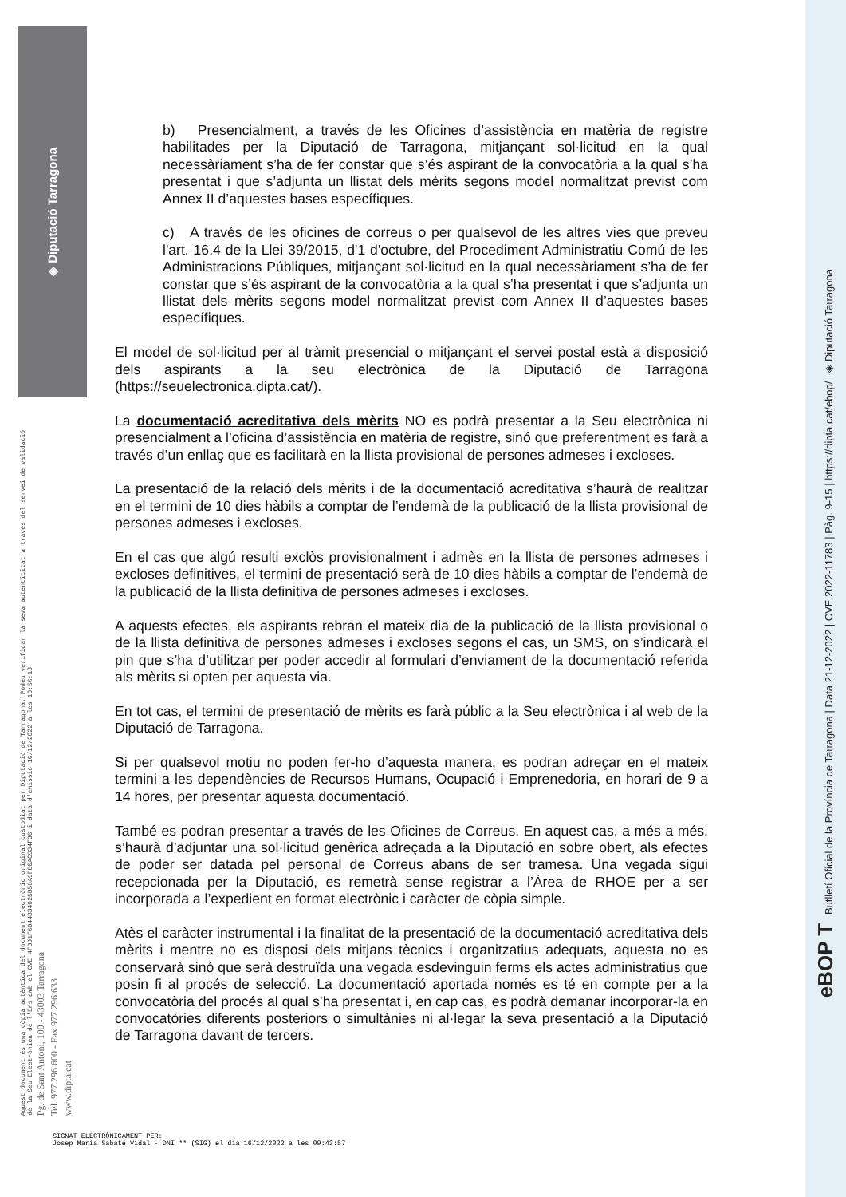◈ Diputació Tarragona
Aquest document és una còpia autèntica del document electrònic original custodiat per Diputació de Tarragona. Podeu verificar la seva autenticitat a través del servei de validació de la Seu Electrònica de l'Ens amb el CVE 4FBD1F6B44B34025B50A9F86AC934F36 i data d'emissió 16/12/2022 a les 10:56:18
Pg. de Sant Antoni, 100 - 43003 Tarragona
Tel. 977 296 600 - Fax 977 296 633
www.dipta.cat
b) Presencialment, a través de les Oficines d’assistència en matèria de registre habilitades per la Diputació de Tarragona, mitjançant sol·licitud en la qual necessàriament s’ha de fer constar que s’és aspirant de la convocatòria a la qual s’ha presentat i que s’adjunta un llistat dels mèrits segons model normalitzat previst com Annex II d’aquestes bases específiques.
c) A través de les oficines de correus o per qualsevol de les altres vies que preveu l'art. 16.4 de la Llei 39/2015, d'1 d'octubre, del Procediment Administratiu Comú de les Administracions Públiques, mitjançant sol·licitud en la qual necessàriament s’ha de fer constar que s’és aspirant de la convocatòria a la qual s’ha presentat i que s’adjunta un llistat dels mèrits segons model normalitzat previst com Annex II d’aquestes bases específiques.
El model de sol·licitud per al tràmit presencial o mitjançant el servei postal està a disposició dels aspirants a la seu electrònica de la Diputació de Tarragona (https://seuelectronica.dipta.cat/).
La documentació acreditativa dels mèrits NO es podrà presentar a la Seu electrònica ni presencialment a l’oficina d’assistència en matèria de registre, sinó que preferentment es farà a través d’un enllaç que es facilitarà en la llista provisional de persones admeses i excloses.
La presentació de la relació dels mèrits i de la documentació acreditativa s’haurà de realitzar en el termini de 10 dies hàbils a comptar de l’endemà de la publicació de la llista provisional de persones admeses i excloses.
En el cas que algú resulti exclòs provisionalment i admès en la llista de persones admeses i excloses definitives, el termini de presentació serà de 10 dies hàbils a comptar de l’endemà de la publicació de la llista definitiva de persones admeses i excloses.
A aquests efectes, els aspirants rebran el mateix dia de la publicació de la llista provisional o de la llista definitiva de persones admeses i excloses segons el cas, un SMS, on s’indicarà el pin que s’ha d’utilitzar per poder accedir al formulari d’enviament de la documentació referida als mèrits si opten per aquesta via.
En tot cas, el termini de presentació de mèrits es farà públic a la Seu electrònica i al web de la Diputació de Tarragona.
Si per qualsevol motiu no poden fer-ho d’aquesta manera, es podran adreçar en el mateix termini a les dependències de Recursos Humans, Ocupació i Emprenedoria, en horari de 9 a 14 hores, per presentar aquesta documentació.
També es podran presentar a través de les Oficines de Correus. En aquest cas, a més a més, s’haurà d’adjuntar una sol·licitud genèrica adreçada a la Diputació en sobre obert, als efectes de poder ser datada pel personal de Correus abans de ser tramesa. Una vegada sigui recepcionada per la Diputació, es remetrà sense registrar a l’Àrea de RHOE per a ser incorporada a l’expedient en format electrònic i caràcter de còpia simple.
Atès el caràcter instrumental i la finalitat de la presentació de la documentació acreditativa dels mèrits i mentre no es disposi dels mitjans tècnics i organitzatius adequats, aquesta no es conservarà sinó que serà destruïda una vegada esdevinguin ferms els actes administratius que posin fi al procés de selecció. La documentació aportada només es té en compte per a la convocatòria del procés al qual s’ha presentat i, en cap cas, es podrà demanar incorporar-la en convocatòries diferents posteriors o simultànies ni al·legar la seva presentació a la Diputació de Tarragona davant de tercers.
SIGNAT ELECTRÒNICAMENT PER:
Josep Maria Sabaté Vidal - DNI ** (SIG) el dia 16/12/2022 a les 09:43:57
eBOP T Butlletí Oficial de la Província de Tarragona | Data 21-12-2022 | CVE 2022-11783 | Pàg. 9-15 | https://dipta.cat/ebop/ ◈ Diputació Tarragona